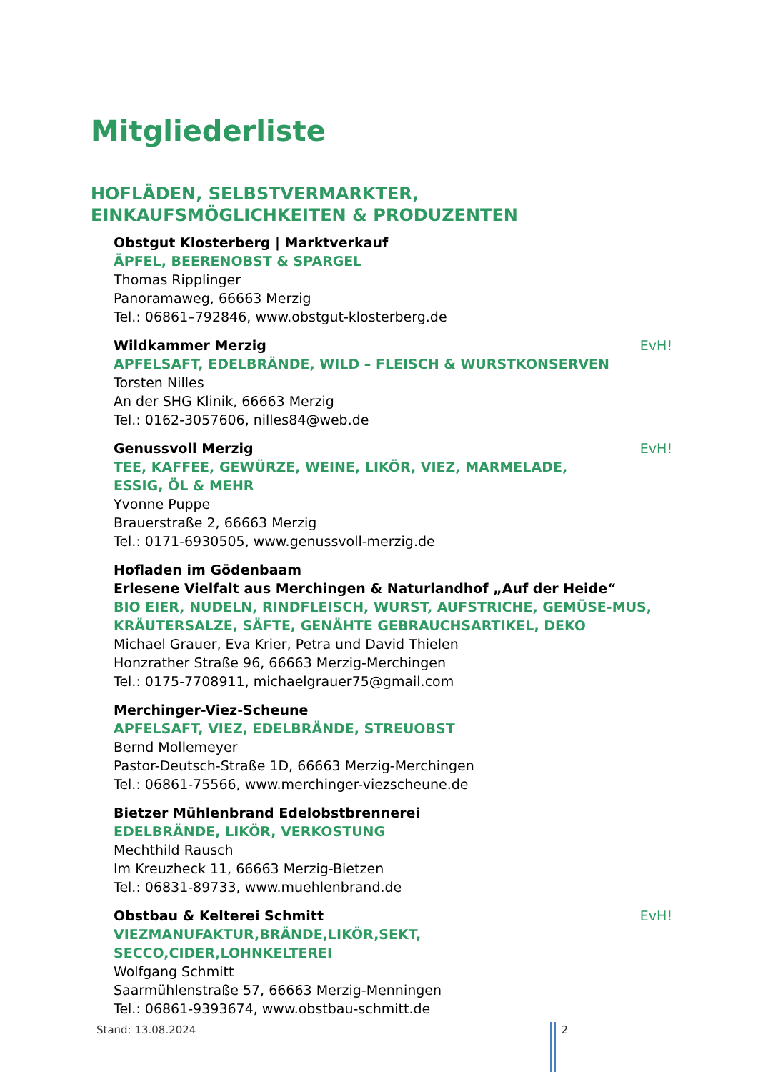Mitgliederliste
HOFLÄDEN, SELBSTVERMARKTER,
EINKAUFSMÖGLICHKEITEN & PRODUZENTEN
Obstgut Klosterberg | Marktverkauf
ÄPFEL, BEERENOBST & SPARGEL
Thomas Ripplinger
Panoramaweg, 66663 Merzig
Tel.: 06861–792846, www.obstgut-klosterberg.de
Wildkammer Merzig EvH!
APFELSAFT, EDELBRÄNDE, WILD – FLEISCH & WURSTKONSERVEN
Torsten Nilles
An der SHG Klinik, 66663 Merzig
Tel.: 0162-3057606, nilles84@web.de
Genussvoll Merzig EvH!
TEE, KAFFEE, GEWÜRZE, WEINE, LIKÖR, VIEZ, MARMELADE,
ESSIG, ÖL & MEHR
Yvonne Puppe
Brauerstraße 2, 66663 Merzig
Tel.: 0171-6930505, www.genussvoll-merzig.de
Hofladen im Gödenbaam
Erlesene Vielfalt aus Merchingen & Naturlandhof „Auf der Heide“
BIO EIER, NUDELN, RINDFLEISCH, WURST, AUFSTRICHE, GEMÜSE-MUS, KRÄUTERSALZE, SÄFTE, GENÄHTE GEBRAUCHSARTIKEL, DEKO
Michael Grauer, Eva Krier, Petra und David Thielen
Honzrather Straße 96, 66663 Merzig-Merchingen
Tel.: 0175-7708911, michaelgrauer75@gmail.com
Merchinger-Viez-Scheune
APFELSAFT, VIEZ, EDELBRÄNDE, STREUOBST
Bernd Mollemeyer
Pastor-Deutsch-Straße 1D, 66663 Merzig-Merchingen
Tel.: 06861-75566, www.merchinger-viezscheune.de
Bietzer Mühlenbrand Edelobstbrennerei
EDELBRÄNDE, LIKÖR, VERKOSTUNG
Mechthild Rausch
Im Kreuzheck 11, 66663 Merzig-Bietzen
Tel.: 06831-89733, www.muehlenbrand.de
Obstbau & Kelterei Schmitt EvH!
VIEZMANUFAKTUR,BRÄNDE,LIKÖR,SEKT,
SECCO,CIDER,LOHNKELTEREI
Wolfgang Schmitt
Saarmühlenstraße 57, 66663 Merzig-Menningen
Tel.: 06861-9393674, www.obstbau-schmitt.de
Stand: 13.08.2024 2